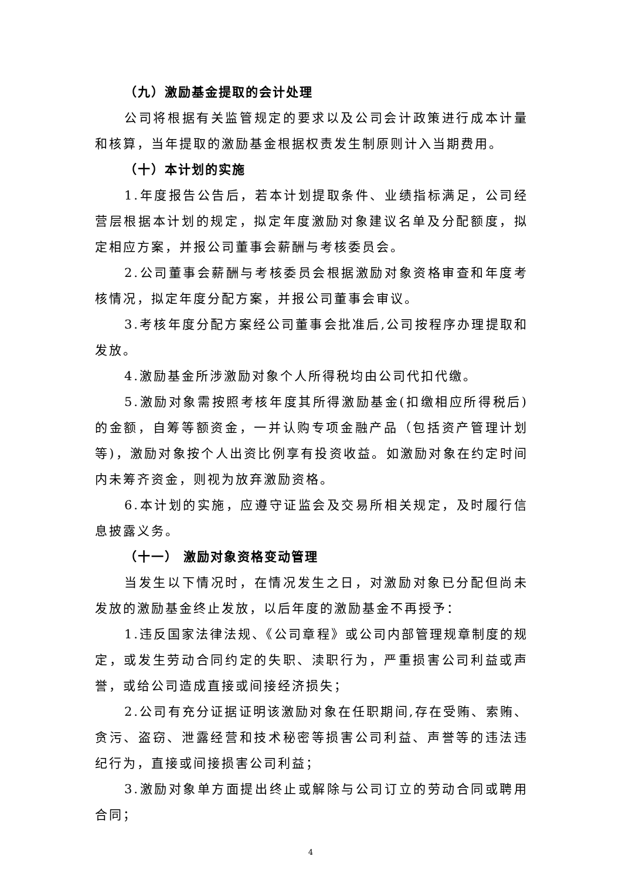（九）激励基金提取的会计处理
公司将根据有关监管规定的要求以及公司会计政策进行成本计量和核算，当年提取的激励基金根据权责发生制原则计入当期费用。
（十）本计划的实施
1.年度报告公告后，若本计划提取条件、业绩指标满足，公司经营层根据本计划的规定，拟定年度激励对象建议名单及分配额度，拟定相应方案，并报公司董事会薪酬与考核委员会。
2.公司董事会薪酬与考核委员会根据激励对象资格审查和年度考核情况，拟定年度分配方案，并报公司董事会审议。
3.考核年度分配方案经公司董事会批准后,公司按程序办理提取和发放。
4.激励基金所涉激励对象个人所得税均由公司代扣代缴。
5.激励对象需按照考核年度其所得激励基金(扣缴相应所得税后)的金额，自筹等额资金，一并认购专项金融产品（包括资产管理计划等)，激励对象按个人出资比例享有投资收益。如激励对象在约定时间内未筹齐资金，则视为放弃激励资格。
6.本计划的实施，应遵守证监会及交易所相关规定，及时履行信息披露义务。
（十一） 激励对象资格变动管理
当发生以下情况时，在情况发生之日，对激励对象已分配但尚未发放的激励基金终止发放，以后年度的激励基金不再授予：
1.违反国家法律法规、《公司章程》或公司内部管理规章制度的规定，或发生劳动合同约定的失职、渎职行为，严重损害公司利益或声誉，或给公司造成直接或间接经济损失；
2.公司有充分证据证明该激励对象在任职期间,存在受贿、索贿、贪污、盗窃、泄露经营和技术秘密等损害公司利益、声誉等的违法违纪行为，直接或间接损害公司利益；
3.激励对象单方面提出终止或解除与公司订立的劳动合同或聘用合同；
4